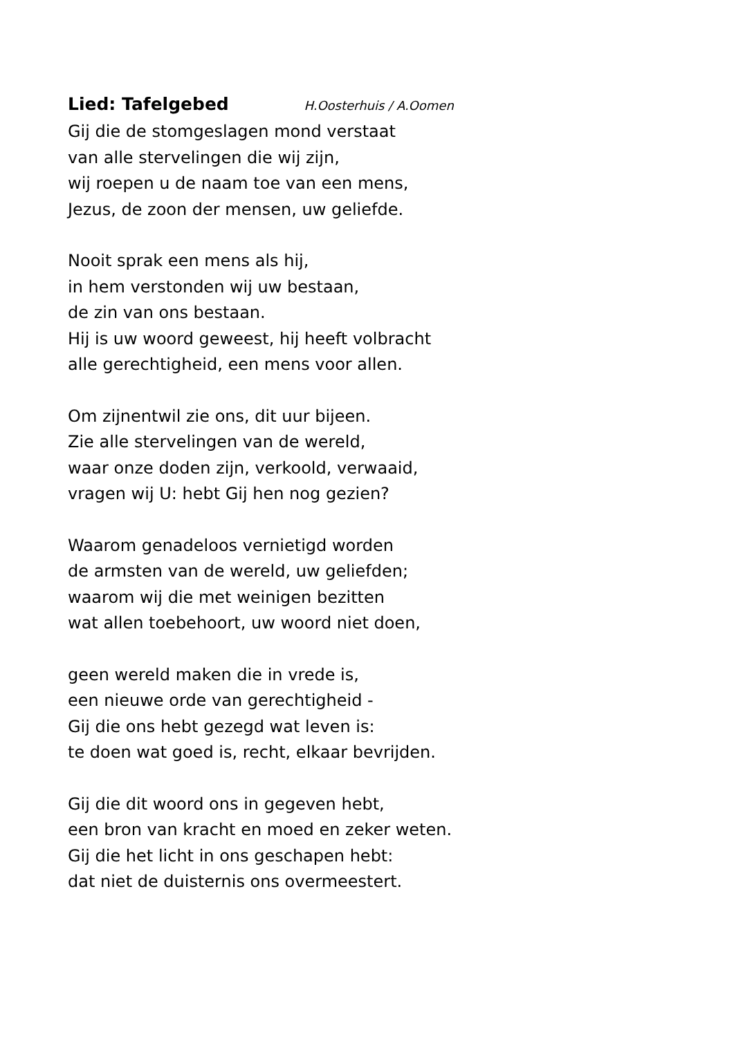Lied: Tafelgebed H.Oosterhuis / A.Oomen
Gij die de stomgeslagen mond verstaat
van alle stervelingen die wij zijn,
wij roepen u de naam toe van een mens,
Jezus, de zoon der mensen, uw geliefde.
Nooit sprak een mens als hij,
in hem verstonden wij uw bestaan,
de zin van ons bestaan.
Hij is uw woord geweest, hij heeft volbracht
alle gerechtigheid, een mens voor allen.
Om zijnentwil zie ons, dit uur bijeen.
Zie alle stervelingen van de wereld,
waar onze doden zijn, verkoold, verwaaid,
vragen wij U: hebt Gij hen nog gezien?
Waarom genadeloos vernietigd worden
de armsten van de wereld, uw geliefden;
waarom wij die met weinigen bezitten
wat allen toebehoort, uw woord niet doen,
geen wereld maken die in vrede is,
een nieuwe orde van gerechtigheid -
Gij die ons hebt gezegd wat leven is:
te doen wat goed is, recht, elkaar bevrijden.
Gij die dit woord ons in gegeven hebt,
een bron van kracht en moed en zeker weten.
Gij die het licht in ons geschapen hebt:
dat niet de duisternis ons overmeestert.